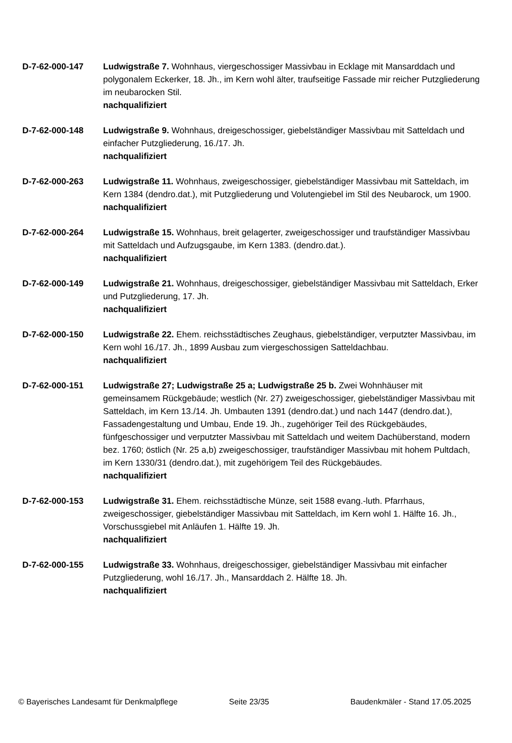D-7-62-000-147 Ludwigstraße 7. Wohnhaus, viergeschossiger Massivbau in Ecklage mit Mansarddach und polygonalem Eckerker, 18. Jh., im Kern wohl älter, traufseitige Fassade mir reicher Putzgliederung im neubarocken Stil.
nachqualifiziert
D-7-62-000-148 Ludwigstraße 9. Wohnhaus, dreigeschossiger, giebelständiger Massivbau mit Satteldach und einfacher Putzgliederung, 16./17. Jh.
nachqualifiziert
D-7-62-000-263 Ludwigstraße 11. Wohnhaus, zweigeschossiger, giebelständiger Massivbau mit Satteldach, im Kern 1384 (dendro.dat.), mit Putzgliederung und Volutengiebel im Stil des Neubarock, um 1900.
nachqualifiziert
D-7-62-000-264 Ludwigstraße 15. Wohnhaus, breit gelagerter, zweigeschossiger und traufständiger Massivbau mit Satteldach und Aufzugsgaube, im Kern 1383. (dendro.dat.).
nachqualifiziert
D-7-62-000-149 Ludwigstraße 21. Wohnhaus, dreigeschossiger, giebelständiger Massivbau mit Satteldach, Erker und Putzgliederung, 17. Jh.
nachqualifiziert
D-7-62-000-150 Ludwigstraße 22. Ehem. reichsstädtisches Zeughaus, giebelständiger, verputzter Massivbau, im Kern wohl 16./17. Jh., 1899 Ausbau zum viergeschossigen Satteldachbau.
nachqualifiziert
D-7-62-000-151 Ludwigstraße 27; Ludwigstraße 25 a; Ludwigstraße 25 b. Zwei Wohnhäuser mit gemeinsamem Rückgebäude; westlich (Nr. 27) zweigeschossiger, giebelständiger Massivbau mit Satteldach, im Kern 13./14. Jh. Umbauten 1391 (dendro.dat.) und nach 1447 (dendro.dat.), Fassadengestaltung und Umbau, Ende 19. Jh., zugehöriger Teil des Rückgebäudes, fünfgeschossiger und verputzter Massivbau mit Satteldach und weitem Dachüberstand, modern bez. 1760; östlich (Nr. 25 a,b) zweigeschossiger, traufständiger Massivbau mit hohem Pultdach, im Kern 1330/31 (dendro.dat.), mit zugehörigem Teil des Rückgebäudes.
nachqualifiziert
D-7-62-000-153 Ludwigstraße 31. Ehem. reichsstädtische Münze, seit 1588 evang.-luth. Pfarrhaus, zweigeschossiger, giebelständiger Massivbau mit Satteldach, im Kern wohl 1. Hälfte 16. Jh., Vorschussgiebel mit Anläufen 1. Hälfte 19. Jh.
nachqualifiziert
D-7-62-000-155 Ludwigstraße 33. Wohnhaus, dreigeschossiger, giebelständiger Massivbau mit einfacher Putzgliederung, wohl 16./17. Jh., Mansarddach 2. Hälfte 18. Jh.
nachqualifiziert
© Bayerisches Landesamt für Denkmalpflege Seite 23/35 Baudenkmäler - Stand 17.05.2025